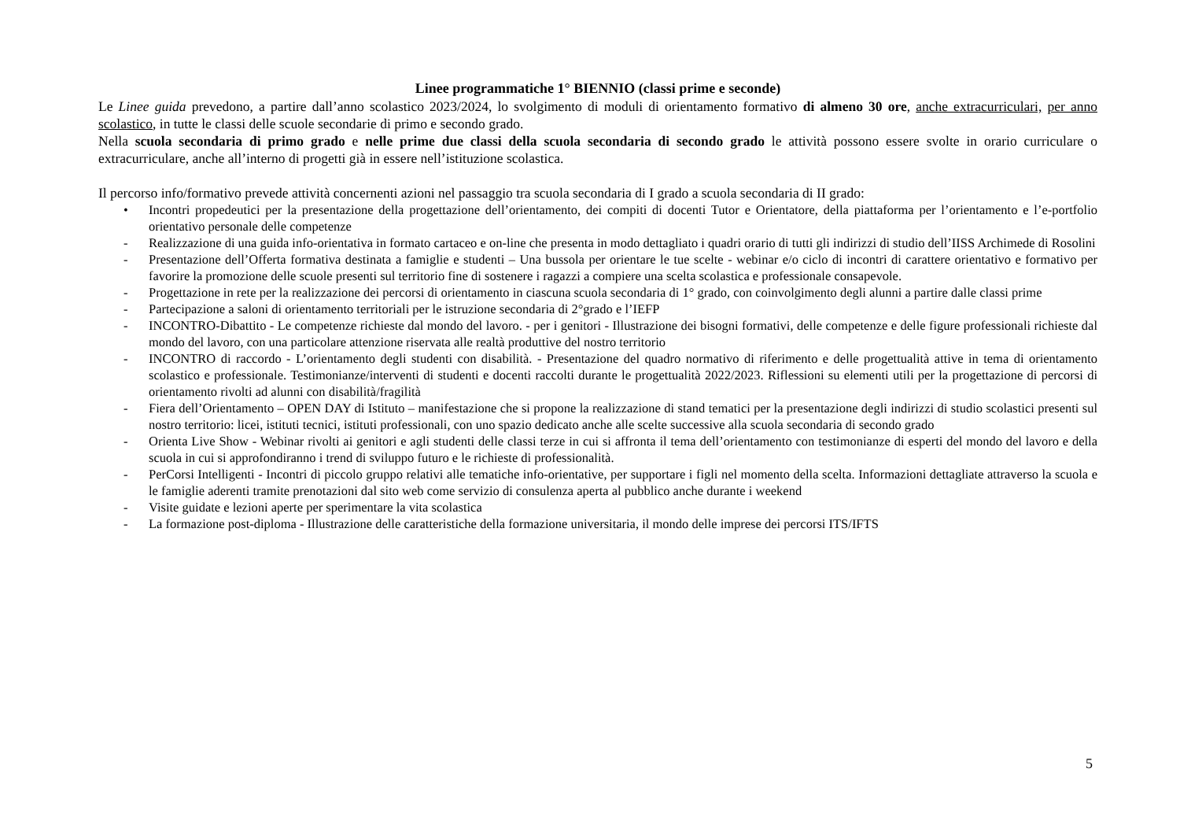Linee programmatiche 1° BIENNIO (classi prime e seconde)
Le Linee guida prevedono, a partire dall’anno scolastico 2023/2024, lo svolgimento di moduli di orientamento formativo di almeno 30 ore, anche extracurriculari, per anno scolastico, in tutte le classi delle scuole secondarie di primo e secondo grado.
Nella scuola secondaria di primo grado e nelle prime due classi della scuola secondaria di secondo grado le attività possono essere svolte in orario curriculare o extracurriculare, anche all’interno di progetti già in essere nell’istituzione scolastica.
Il percorso info/formativo prevede attività concernenti azioni nel passaggio tra scuola secondaria di I grado a scuola secondaria di II grado:
• Incontri propedeutici per la presentazione della progettazione dell’orientamento, dei compiti di docenti Tutor e Orientatore, della piattaforma per l’orientamento e l’e-portfolio orientativo personale delle competenze
- Realizzazione di una guida info-orientativa in formato cartaceo e on-line che presenta in modo dettagliato i quadri orario di tutti gli indirizzi di studio dell’IISS Archimede di Rosolini
- Presentazione dell’Offerta formativa destinata a famiglie e studenti – Una bussola per orientare le tue scelte - webinar e/o ciclo di incontri di carattere orientativo e formativo per favorire la promozione delle scuole presenti sul territorio fine di sostenere i ragazzi a compiere una scelta scolastica e professionale consapevole.
- Progettazione in rete per la realizzazione dei percorsi di orientamento in ciascuna scuola secondaria di 1° grado, con coinvolgimento degli alunni a partire dalle classi prime
- Partecipazione a saloni di orientamento territoriali per le istruzione secondaria di 2°grado e l’IEFP
- INCONTRO-Dibattito - Le competenze richieste dal mondo del lavoro. - per i genitori - Illustrazione dei bisogni formativi, delle competenze e delle figure professionali richieste dal mondo del lavoro, con una particolare attenzione riservata alle realtà produttive del nostro territorio
- INCONTRO di raccordo - L’orientamento degli studenti con disabilità. - Presentazione del quadro normativo di riferimento e delle progettualità attive in tema di orientamento scolastico e professionale. Testimonianze/interventi di studenti e docenti raccolti durante le progettualità 2022/2023. Riflessioni su elementi utili per la progettazione di percorsi di orientamento rivolti ad alunni con disabilità/fragilità
- Fiera dell’Orientamento – OPEN DAY di Istituto – manifestazione che si propone la realizzazione di stand tematici per la presentazione degli indirizzi di studio scolastici presenti sul nostro territorio: licei, istituti tecnici, istituti professionali, con uno spazio dedicato anche alle scelte successive alla scuola secondaria di secondo grado
- Orienta Live Show - Webinar rivolti ai genitori e agli studenti delle classi terze in cui si affronta il tema dell’orientamento con testimonianze di esperti del mondo del lavoro e della scuola in cui si approfondiranno i trend di sviluppo futuro e le richieste di professionalità.
- PerCorsi Intelligenti - Incontri di piccolo gruppo relativi alle tematiche info-orientative, per supportare i figli nel momento della scelta. Informazioni dettagliate attraverso la scuola e le famiglie aderenti tramite prenotazioni dal sito web come servizio di consulenza aperta al pubblico anche durante i weekend
- Visite guidate e lezioni aperte per sperimentare la vita scolastica
- La formazione post-diploma - Illustrazione delle caratteristiche della formazione universitaria, il mondo delle imprese dei percorsi ITS/IFTS
5